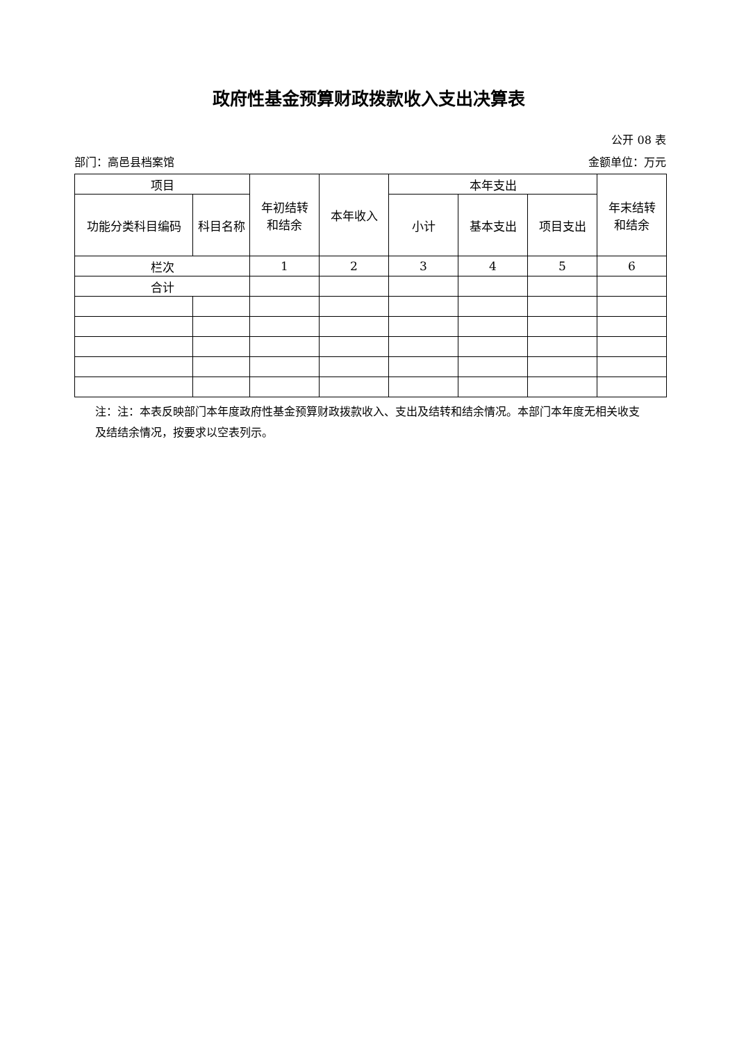政府性基金预算财政拨款收入支出决算表
公开 08 表
部门：高邑县档案馆 金额单位：万元
| 项目 | | 年初结转 和结余 | 本年收入 | 本年支出 | | | 年末结转 和结余 |
| --- | --- | --- | --- | --- | --- | --- | --- |
| 功能分类科目编码 | 科目名称 | | | 小计 | 基本支出 | 项目支出 | |
| 栏次 | | 1 | 2 | 3 | 4 | 5 | 6 |
| 合计 | | | | | | | |
注：注：本表反映部门本年度政府性基金预算财政拨款收入、支出及结转和结余情况。本部门本年度无相关收支及结结余情况，按要求以空表列示。